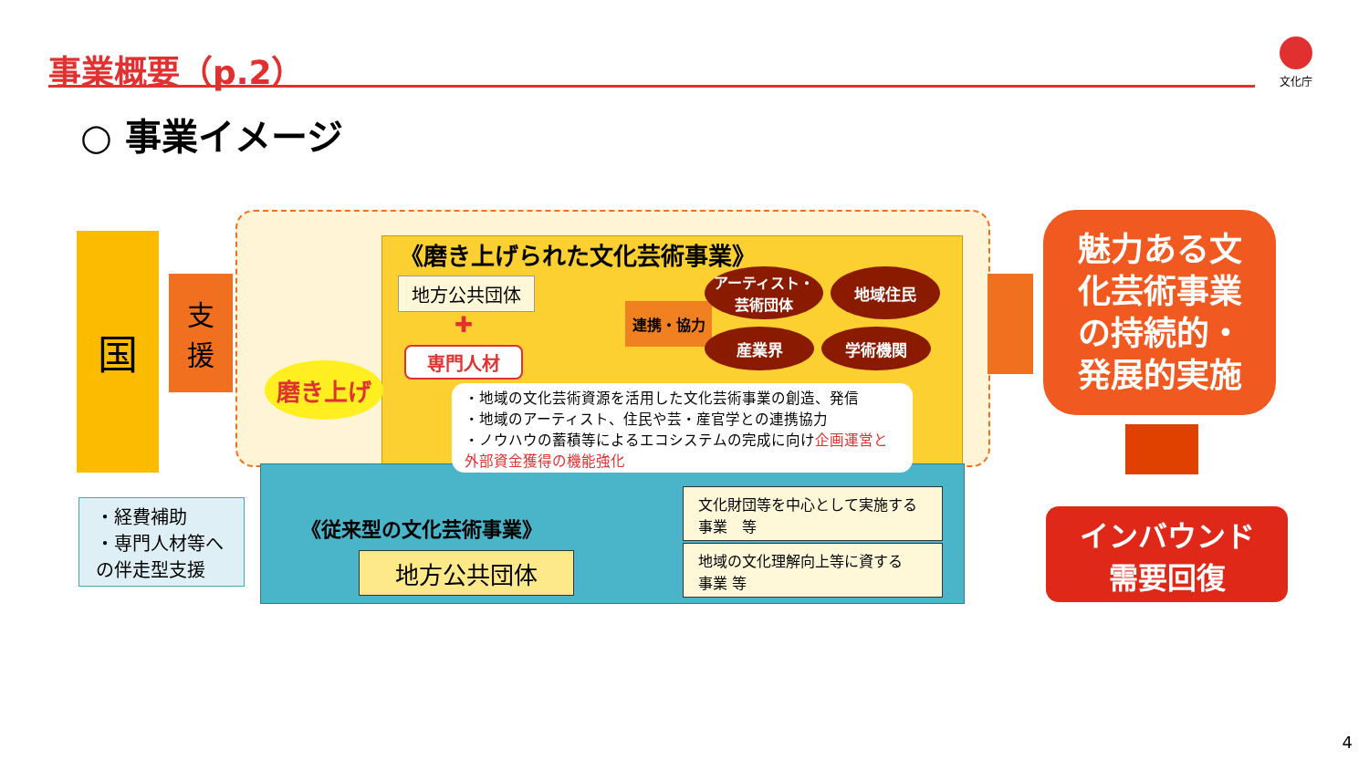事業概要（p.2） 文化庁
○ 事業イメージ
国
支
援
・経費補助
・専門人材等へ
の伴走型支援
磨き上げ
《磨き上げられた文化芸術事業》
地方公共団体
✚
専門人材
連携・協力
アーティスト・
芸術団体
地域住民
産業界
学術機関
・地域の文化芸術資源を活用した文化芸術事業の創造、発信
・地域のアーティスト、住民や芸・産官学との連携協力
・ノウハウの蓄積等によるエコシステムの完成に向け企画運営と
外部資金獲得の機能強化
《従来型の文化芸術事業》
地方公共団体
文化財団等を中心として実施する
事業　等
地域の文化理解向上等に資する
事業 等
魅力ある文
化芸術事業
の持続的・
発展的実施
インバウンド
需要回復
4